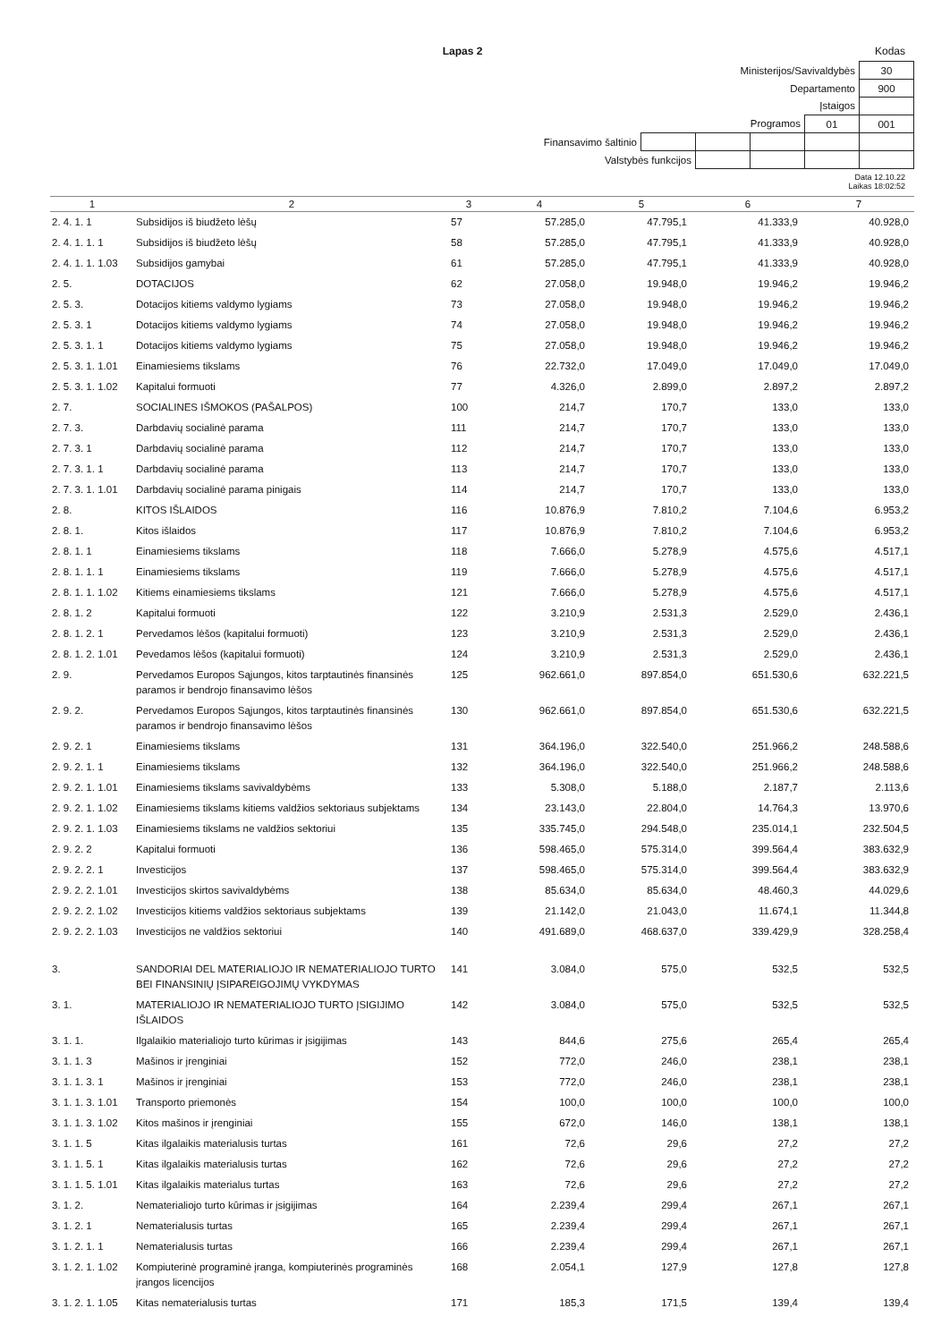Lapas 2 Kodas
| Ministerijos/Savivaldybės | | | | | 30 |
| Departamento | | | | | 900 |
| Įstaigos | | | | | |
| Programos | | | | 01 | 001 |
| Finansavimo šaltinio | | | | | |
| Valstybės funkcijos | | | | | |
Data 12.10.22
Laikas 18:02:52
| 1 | 2 | 3 | 4 | 5 | 6 | 7 |
| --- | --- | --- | --- | --- | --- | --- |
| 2. 4. 1. 1 | Subsidijos iš biudžeto lėšų | 57 | 57.285,0 | 47.795,1 | 41.333,9 | 40.928,0 |
| 2. 4. 1. 1. 1 | Subsidijos iš biudžeto lėšų | 58 | 57.285,0 | 47.795,1 | 41.333,9 | 40.928,0 |
| 2. 4. 1. 1. 1.03 | Subsidijos gamybai | 61 | 57.285,0 | 47.795,1 | 41.333,9 | 40.928,0 |
| 2. 5. | DOTACIJOS | 62 | 27.058,0 | 19.948,0 | 19.946,2 | 19.946,2 |
| 2. 5. 3. | Dotacijos kitiems valdymo lygiams | 73 | 27.058,0 | 19.948,0 | 19.946,2 | 19.946,2 |
| 2. 5. 3. 1 | Dotacijos kitiems valdymo lygiams | 74 | 27.058,0 | 19.948,0 | 19.946,2 | 19.946,2 |
| 2. 5. 3. 1. 1 | Dotacijos kitiems valdymo lygiams | 75 | 27.058,0 | 19.948,0 | 19.946,2 | 19.946,2 |
| 2. 5. 3. 1. 1.01 | Einamiesiems tikslams | 76 | 22.732,0 | 17.049,0 | 17.049,0 | 17.049,0 |
| 2. 5. 3. 1. 1.02 | Kapitalui formuoti | 77 | 4.326,0 | 2.899,0 | 2.897,2 | 2.897,2 |
| 2. 7. | SOCIALINES IŠMOKOS (PAŠALPOS) | 100 | 214,7 | 170,7 | 133,0 | 133,0 |
| 2. 7. 3. | Darbdavių socialinė parama | 111 | 214,7 | 170,7 | 133,0 | 133,0 |
| 2. 7. 3. 1 | Darbdavių socialinė parama | 112 | 214,7 | 170,7 | 133,0 | 133,0 |
| 2. 7. 3. 1. 1 | Darbdavių socialinė parama | 113 | 214,7 | 170,7 | 133,0 | 133,0 |
| 2. 7. 3. 1. 1.01 | Darbdavių socialinė parama pinigais | 114 | 214,7 | 170,7 | 133,0 | 133,0 |
| 2. 8. | KITOS IŠLAIDOS | 116 | 10.876,9 | 7.810,2 | 7.104,6 | 6.953,2 |
| 2. 8. 1. | Kitos išlaidos | 117 | 10.876,9 | 7.810,2 | 7.104,6 | 6.953,2 |
| 2. 8. 1. 1 | Einamiesiems tikslams | 118 | 7.666,0 | 5.278,9 | 4.575,6 | 4.517,1 |
| 2. 8. 1. 1. 1 | Einamiesiems tikslams | 119 | 7.666,0 | 5.278,9 | 4.575,6 | 4.517,1 |
| 2. 8. 1. 1. 1.02 | Kitiems einamiesiems tikslams | 121 | 7.666,0 | 5.278,9 | 4.575,6 | 4.517,1 |
| 2. 8. 1. 2 | Kapitalui formuoti | 122 | 3.210,9 | 2.531,3 | 2.529,0 | 2.436,1 |
| 2. 8. 1. 2. 1 | Pervedamos lėšos (kapitalui formuoti) | 123 | 3.210,9 | 2.531,3 | 2.529,0 | 2.436,1 |
| 2. 8. 1. 2. 1.01 | Pevedamos lėšos (kapitalui formuoti) | 124 | 3.210,9 | 2.531,3 | 2.529,0 | 2.436,1 |
| 2. 9. | Pervedamos Europos Sąjungos, kitos tarptautinės finansinės paramos ir bendrojo finansavimo lėšos | 125 | 962.661,0 | 897.854,0 | 651.530,6 | 632.221,5 |
| 2. 9. 2. | Pervedamos Europos Sąjungos, kitos tarptautinės finansinės paramos ir bendrojo finansavimo lėšos | 130 | 962.661,0 | 897.854,0 | 651.530,6 | 632.221,5 |
| 2. 9. 2. 1 | Einamiesiems tikslams | 131 | 364.196,0 | 322.540,0 | 251.966,2 | 248.588,6 |
| 2. 9. 2. 1. 1 | Einamiesiems tikslams | 132 | 364.196,0 | 322.540,0 | 251.966,2 | 248.588,6 |
| 2. 9. 2. 1. 1.01 | Einamiesiems tikslams savivaldybėms | 133 | 5.308,0 | 5.188,0 | 2.187,7 | 2.113,6 |
| 2. 9. 2. 1. 1.02 | Einamiesiems tikslams kitiems valdžios sektoriaus subjektams | 134 | 23.143,0 | 22.804,0 | 14.764,3 | 13.970,6 |
| 2. 9. 2. 1. 1.03 | Einamiesiems tikslams ne valdžios sektoriui | 135 | 335.745,0 | 294.548,0 | 235.014,1 | 232.504,5 |
| 2. 9. 2. 2 | Kapitalui formuoti | 136 | 598.465,0 | 575.314,0 | 399.564,4 | 383.632,9 |
| 2. 9. 2. 2. 1 | Investicijos | 137 | 598.465,0 | 575.314,0 | 399.564,4 | 383.632,9 |
| 2. 9. 2. 2. 1.01 | Investicijos skirtos savivaldybėms | 138 | 85.634,0 | 85.634,0 | 48.460,3 | 44.029,6 |
| 2. 9. 2. 2. 1.02 | Investicijos kitiems valdžios sektoriaus subjektams | 139 | 21.142,0 | 21.043,0 | 11.674,1 | 11.344,8 |
| 2. 9. 2. 2. 1.03 | Investicijos ne valdžios sektoriui | 140 | 491.689,0 | 468.637,0 | 339.429,9 | 328.258,4 |
| 3. | SANDORIAI DEL MATERIALIOJO IR NEMATERIALIOJO TURTO BEI FINANSINIŲ ĮSIPAREIGOJIMŲ VYKDYMAS | 141 | 3.084,0 | 575,0 | 532,5 | 532,5 |
| 3. 1. | MATERIALIOJO IR NEMATERIALIOJO TURTO ĮSIGIJIMO IŠLAIDOS | 142 | 3.084,0 | 575,0 | 532,5 | 532,5 |
| 3. 1. 1. | Ilgalaikio materialiojo turto kūrimas ir įsigijimas | 143 | 844,6 | 275,6 | 265,4 | 265,4 |
| 3. 1. 1. 3 | Mašinos ir įrenginiai | 152 | 772,0 | 246,0 | 238,1 | 238,1 |
| 3. 1. 1. 3. 1 | Mašinos ir įrenginiai | 153 | 772,0 | 246,0 | 238,1 | 238,1 |
| 3. 1. 1. 3. 1.01 | Transporto priemonės | 154 | 100,0 | 100,0 | 100,0 | 100,0 |
| 3. 1. 1. 3. 1.02 | Kitos mašinos ir įrenginiai | 155 | 672,0 | 146,0 | 138,1 | 138,1 |
| 3. 1. 1. 5 | Kitas ilgalaikis materialusis turtas | 161 | 72,6 | 29,6 | 27,2 | 27,2 |
| 3. 1. 1. 5. 1 | Kitas ilgalaikis materialusis turtas | 162 | 72,6 | 29,6 | 27,2 | 27,2 |
| 3. 1. 1. 5. 1.01 | Kitas ilgalaikis materialus turtas | 163 | 72,6 | 29,6 | 27,2 | 27,2 |
| 3. 1. 2. | Nematerialiojo turto kūrimas ir įsigijimas | 164 | 2.239,4 | 299,4 | 267,1 | 267,1 |
| 3. 1. 2. 1 | Nematerialusis turtas | 165 | 2.239,4 | 299,4 | 267,1 | 267,1 |
| 3. 1. 2. 1. 1 | Nematerialusis turtas | 166 | 2.239,4 | 299,4 | 267,1 | 267,1 |
| 3. 1. 2. 1. 1.02 | Kompiuterinė programinė įranga, kompiuterinės programinės įrangos licencijos | 168 | 2.054,1 | 127,9 | 127,8 | 127,8 |
| 3. 1. 2. 1. 1.05 | Kitas nematerialusis turtas | 171 | 185,3 | 171,5 | 139,4 | 139,4 |